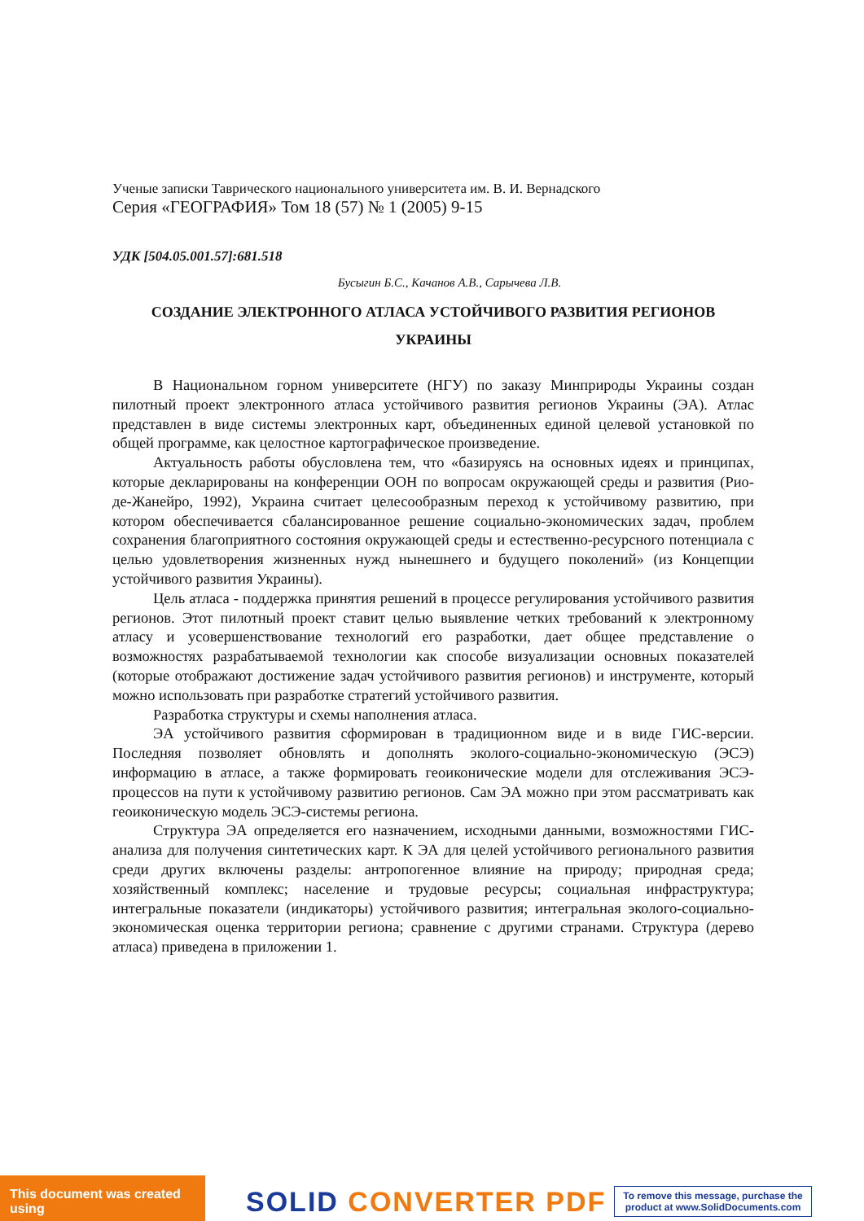Ученые записки Таврического национального университета им. В. И. Вернадского
Серия «ГЕОГРАФИЯ» Том 18 (57) № 1 (2005) 9-15
УДК [504.05.001.57]:681.518
Бусыгин Б.С., Качанов А.В., Сарычева Л.В.
СОЗДАНИЕ ЭЛЕКТРОННОГО АТЛАСА УСТОЙЧИВОГО РАЗВИТИЯ РЕГИОНОВ
УКРАИНЫ
В Национальном горном университете (НГУ) по заказу Минприроды Украины создан пилотный проект электронного атласа устойчивого развития регионов Украины (ЭА). Атлас представлен в виде системы электронных карт, объединенных единой целевой установкой по общей программе, как целостное картографическое произведение.
Актуальность работы обусловлена тем, что «базируясь на основных идеях и принципах, которые декларированы на конференции ООН по вопросам окружающей среды и развития (Рио-де-Жанейро, 1992), Украина считает целесообразным переход к устойчивому развитию, при котором обеспечивается сбалансированное решение социально-экономических задач, проблем сохранения благоприятного состояния окружающей среды и естественно-ресурсного потенциала с целью удовлетворения жизненных нужд нынешнего и будущего поколений» (из Концепции устойчивого развития Украины).
Цель атласа - поддержка принятия решений в процессе регулирования устойчивого развития регионов. Этот пилотный проект ставит целью выявление четких требований к электронному атласу и усовершенствование технологий его разработки, дает общее представление о возможностях разрабатываемой технологии как способе визуализации основных показателей (которые отображают достижение задач устойчивого развития регионов) и инструменте, который можно использовать при разработке стратегий устойчивого развития.
Разработка структуры и схемы наполнения атласа.
ЭА устойчивого развития сформирован в традиционном виде и в виде ГИС-версии. Последняя позволяет обновлять и дополнять эколого-социально-экономическую (ЭСЭ) информацию в атласе, а также формировать геоиконические модели для отслеживания ЭСЭ-процессов на пути к устойчивому развитию регионов. Сам ЭА можно при этом рассматривать как геоиконическую модель ЭСЭ-системы региона.
Структура ЭА определяется его назначением, исходными данными, возможностями ГИС-анализа для получения синтетических карт. К ЭА для целей устойчивого регионального развития среди других включены разделы: антропогенное влияние на природу; природная среда; хозяйственный комплекс; население и трудовые ресурсы; социальная инфраструктура; интегральные показатели (индикаторы) устойчивого развития; интегральная эколого-социально-экономическая оценка территории региона; сравнение с другими странами. Структура (дерево атласа) приведена в приложении 1.
This document was created using
SOLID CONVERTER PDF
To remove this message, purchase the
product at www.SolidDocuments.com